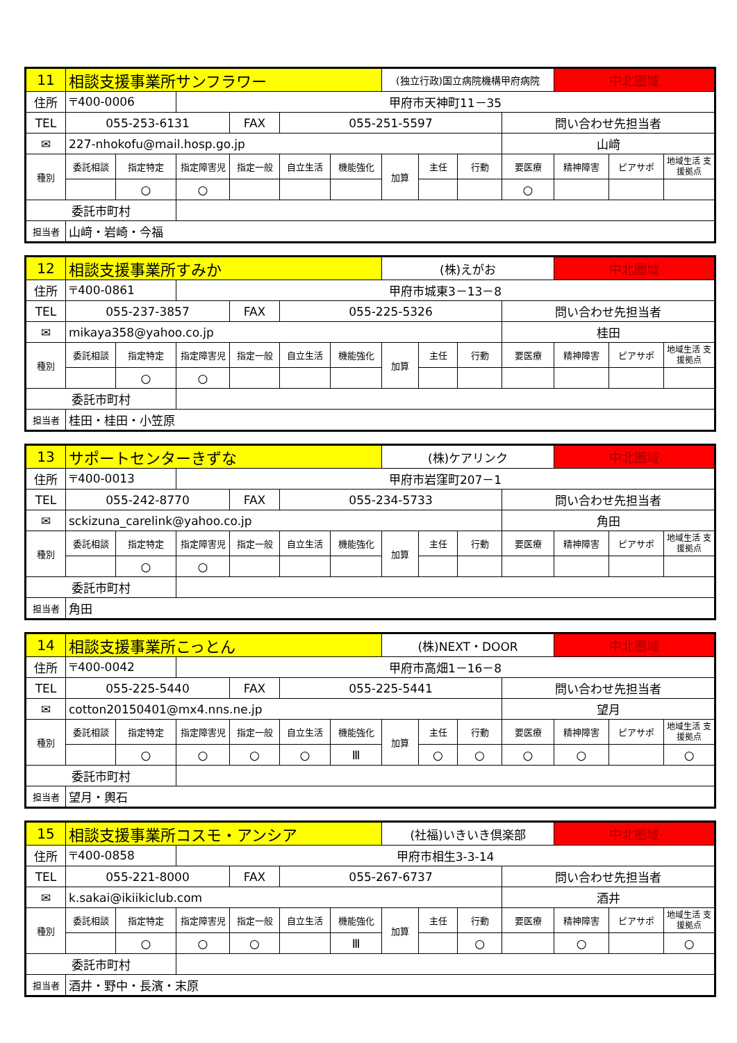| 11 | 相談支援事業所サンフラワー | | | | | | (独立行政)国立病院機構甲府病院 | | | | 中北圏域 | | |
| 住所 | 〒400-0006 | | 甲府市天神町11－35 | | | | | | | | | | |
| TEL | 055-253-6131 | | | FAX | 055-251-5597 | | | | | 問い合わせ先担当者 | | | |
| ✉ | 227-nhokofu@mail.hosp.go.jp | | | | | | | | | 山﨑 | | | |
| 種別 | 委託相談 | 指定特定 | 指定障害児 | 指定一般 | 自立生活 | 機能強化 | 加算 | 主任 | 行動 | 要医療 | 精神障害 | ピアサポ | 地域生活 支援拠点 |
| | | ○ | ○ | | | | | | | ○ | | | |
| 委託市町村 | | | | | | | | | | | | | |
| 担当者 | 山﨑・岩崎・今福 | | | | | | | | | | | | |
| 12 | 相談支援事業所すみか | | | | | | (株)えがお | | | | 中北圏域 | | |
| 住所 | 〒400-0861 | | 甲府市城東3－13－8 | | | | | | | | | | |
| TEL | 055-237-3857 | | | FAX | 055-225-5326 | | | | | 問い合わせ先担当者 | | | |
| ✉ | mikaya358@yahoo.co.jp | | | | | | | | | 桂田 | | | |
| 種別 | 委託相談 | 指定特定 | 指定障害児 | 指定一般 | 自立生活 | 機能強化 | 加算 | 主任 | 行動 | 要医療 | 精神障害 | ピアサポ | 地域生活 支援拠点 |
| | | ○ | ○ | | | | | | | | | | |
| 委託市町村 | | | | | | | | | | | | | |
| 担当者 | 桂田・桂田・小笠原 | | | | | | | | | | | | |
| 13 | サポートセンターきずな | | | | | | (株)ケアリンク | | | | 中北圏域 | | |
| 住所 | 〒400-0013 | | 甲府市岩窪町207－1 | | | | | | | | | | |
| TEL | 055-242-8770 | | | FAX | 055-234-5733 | | | | | 問い合わせ先担当者 | | | |
| ✉ | sckizuna_carelink@yahoo.co.jp | | | | | | | | | 角田 | | | |
| 種別 | 委託相談 | 指定特定 | 指定障害児 | 指定一般 | 自立生活 | 機能強化 | 加算 | 主任 | 行動 | 要医療 | 精神障害 | ピアサポ | 地域生活 支援拠点 |
| | | ○ | ○ | | | | | | | | | | |
| 委託市町村 | | | | | | | | | | | | | |
| 担当者 | 角田 | | | | | | | | | | | | |
| 14 | 相談支援事業所こっとん | | | | | | (株)NEXT・DOOR | | | | 中北圏域 | | |
| 住所 | 〒400-0042 | | 甲府市高畑1－16－8 | | | | | | | | | | |
| TEL | 055-225-5440 | | | FAX | 055-225-5441 | | | | | 問い合わせ先担当者 | | | |
| ✉ | cotton20150401@mx4.nns.ne.jp | | | | | | | | | 望月 | | | |
| 種別 | 委託相談 | 指定特定 | 指定障害児 | 指定一般 | 自立生活 | 機能強化 | 加算 | 主任 | 行動 | 要医療 | 精神障害 | ピアサポ | 地域生活 支援拠点 |
| | | ○ | ○ | ○ | ○ | Ⅲ | | ○ | ○ | ○ | ○ | | ○ |
| 委託市町村 | | | | | | | | | | | | | |
| 担当者 | 望月・輿石 | | | | | | | | | | | | |
| 15 | 相談支援事業所コスモ・アンシア | | | | | | (社福)いきいき倶楽部 | | | | 中北圏域 | | |
| 住所 | 〒400-0858 | | 甲府市相生3-3-14 | | | | | | | | | | |
| TEL | 055-221-8000 | | | FAX | 055-267-6737 | | | | | 問い合わせ先担当者 | | | |
| ✉ | k.sakai@ikiikiclub.com | | | | | | | | | 酒井 | | | |
| 種別 | 委託相談 | 指定特定 | 指定障害児 | 指定一般 | 自立生活 | 機能強化 | 加算 | 主任 | 行動 | 要医療 | 精神障害 | ピアサポ | 地域生活 支援拠点 |
| | | ○ | ○ | ○ | | Ⅲ | | | ○ | | ○ | | ○ |
| 委託市町村 | | | | | | | | | | | | | |
| 担当者 | 酒井・野中・長濱・末原 | | | | | | | | | | | | |